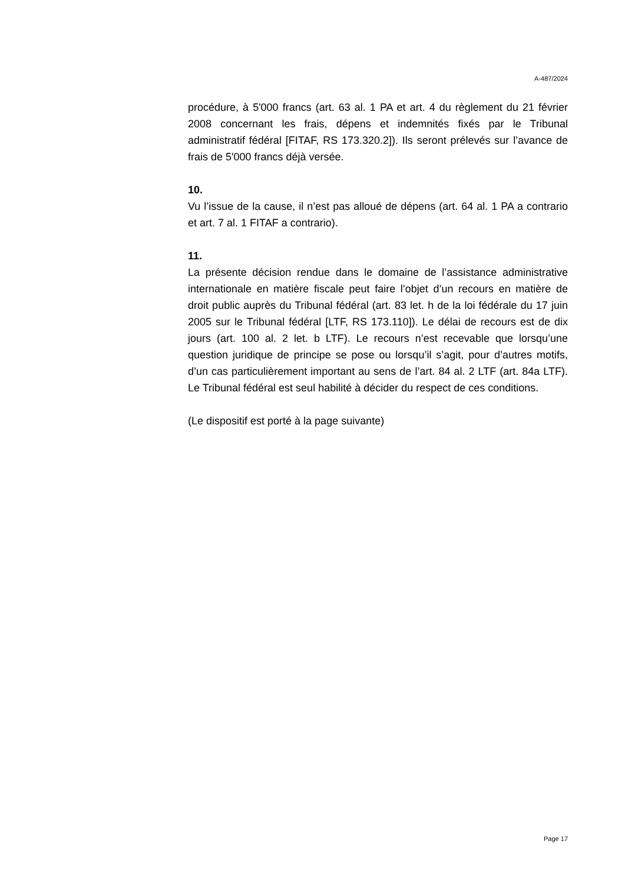A-487/2024
procédure, à 5'000 francs (art. 63 al. 1 PA et art. 4 du règlement du 21 février 2008 concernant les frais, dépens et indemnités fixés par le Tribunal administratif fédéral [FITAF, RS 173.320.2]). Ils seront prélevés sur l’avance de frais de 5'000 francs déjà versée.
10.
Vu l’issue de la cause, il n’est pas alloué de dépens (art. 64 al. 1 PA a contrario et art. 7 al. 1 FITAF a contrario).
11.
La présente décision rendue dans le domaine de l’assistance administrative internationale en matière fiscale peut faire l’objet d’un recours en matière de droit public auprès du Tribunal fédéral (art. 83 let. h de la loi fédérale du 17 juin 2005 sur le Tribunal fédéral [LTF, RS 173.110]). Le délai de recours est de dix jours (art. 100 al. 2 let. b LTF). Le recours n’est recevable que lorsqu’une question juridique de principe se pose ou lorsqu’il s’agit, pour d’autres motifs, d’un cas particulièrement important au sens de l’art. 84 al. 2 LTF (art. 84a LTF). Le Tribunal fédéral est seul habilité à décider du respect de ces conditions.
(Le dispositif est porté à la page suivante)
Page 17